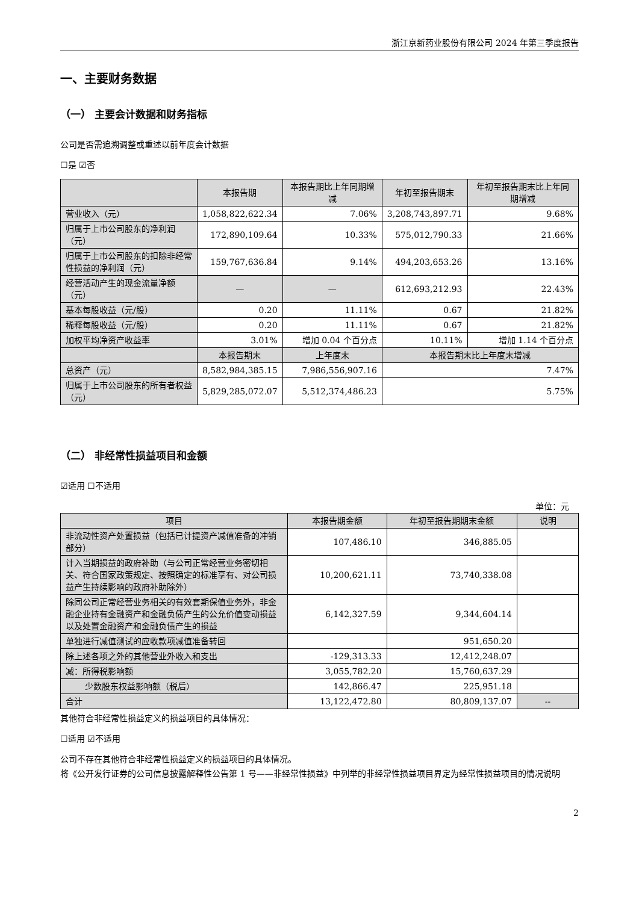浙江京新药业股份有限公司 2024 年第三季度报告
一、主要财务数据
（一） 主要会计数据和财务指标
公司是否需追溯调整或重述以前年度会计数据
☐是 ☑否
| | 本报告期 | 本报告期比上年同期增减 | 年初至报告期末 | 年初至报告期末比上年同期增减 |
| --- | --- | --- | --- | --- |
| 营业收入（元） | 1,058,822,622.34 | 7.06% | 3,208,743,897.71 | 9.68% |
| 归属于上市公司股东的净利润（元） | 172,890,109.64 | 10.33% | 575,012,790.33 | 21.66% |
| 归属于上市公司股东的扣除非经常性损益的净利润（元） | 159,767,636.84 | 9.14% | 494,203,653.26 | 13.16% |
| 经营活动产生的现金流量净额（元） | — | — | 612,693,212.93 | 22.43% |
| 基本每股收益（元/股） | 0.20 | 11.11% | 0.67 | 21.82% |
| 稀释每股收益（元/股） | 0.20 | 11.11% | 0.67 | 21.82% |
| 加权平均净资产收益率 | 3.01% | 增加 0.04 个百分点 | 10.11% | 增加 1.14 个百分点 |
| | 本报告期末 | 上年度末 | 本报告期末比上年度末增减 | |
| 总资产（元） | 8,582,984,385.15 | 7,986,556,907.16 | 7.47% | |
| 归属于上市公司股东的所有者权益（元） | 5,829,285,072.07 | 5,512,374,486.23 | 5.75% | |
（二） 非经常性损益项目和金额
☑适用 ☐不适用
单位：元
| 项目 | 本报告期金额 | 年初至报告期期末金额 | 说明 |
| --- | --- | --- | --- |
| 非流动性资产处置损益（包括已计提资产减值准备的冲销部分） | 107,486.10 | 346,885.05 | |
| 计入当期损益的政府补助（与公司正常经营业务密切相关、符合国家政策规定、按照确定的标准享有、对公司损益产生持续影响的政府补助除外） | 10,200,621.11 | 73,740,338.08 | |
| 除同公司正常经营业务相关的有效套期保值业务外，非金融企业持有金融资产和金融负债产生的公允价值变动损益以及处置金融资产和金融负债产生的损益 | 6,142,327.59 | 9,344,604.14 | |
| 单独进行减值测试的应收款项减值准备转回 | | 951,650.20 | |
| 除上述各项之外的其他营业外收入和支出 | -129,313.33 | 12,412,248.07 | |
| 减：所得税影响额 | 3,055,782.20 | 15,760,637.29 | |
| 少数股东权益影响额（税后） | 142,866.47 | 225,951.18 | |
| 合计 | 13,122,472.80 | 80,809,137.07 | -- |
其他符合非经常性损益定义的损益项目的具体情况：
☐适用 ☑不适用
公司不存在其他符合非经常性损益定义的损益项目的具体情况。
将《公开发行证券的公司信息披露解释性公告第 1 号——非经常性损益》中列举的非经常性损益项目界定为经常性损益项目的情况说明
2